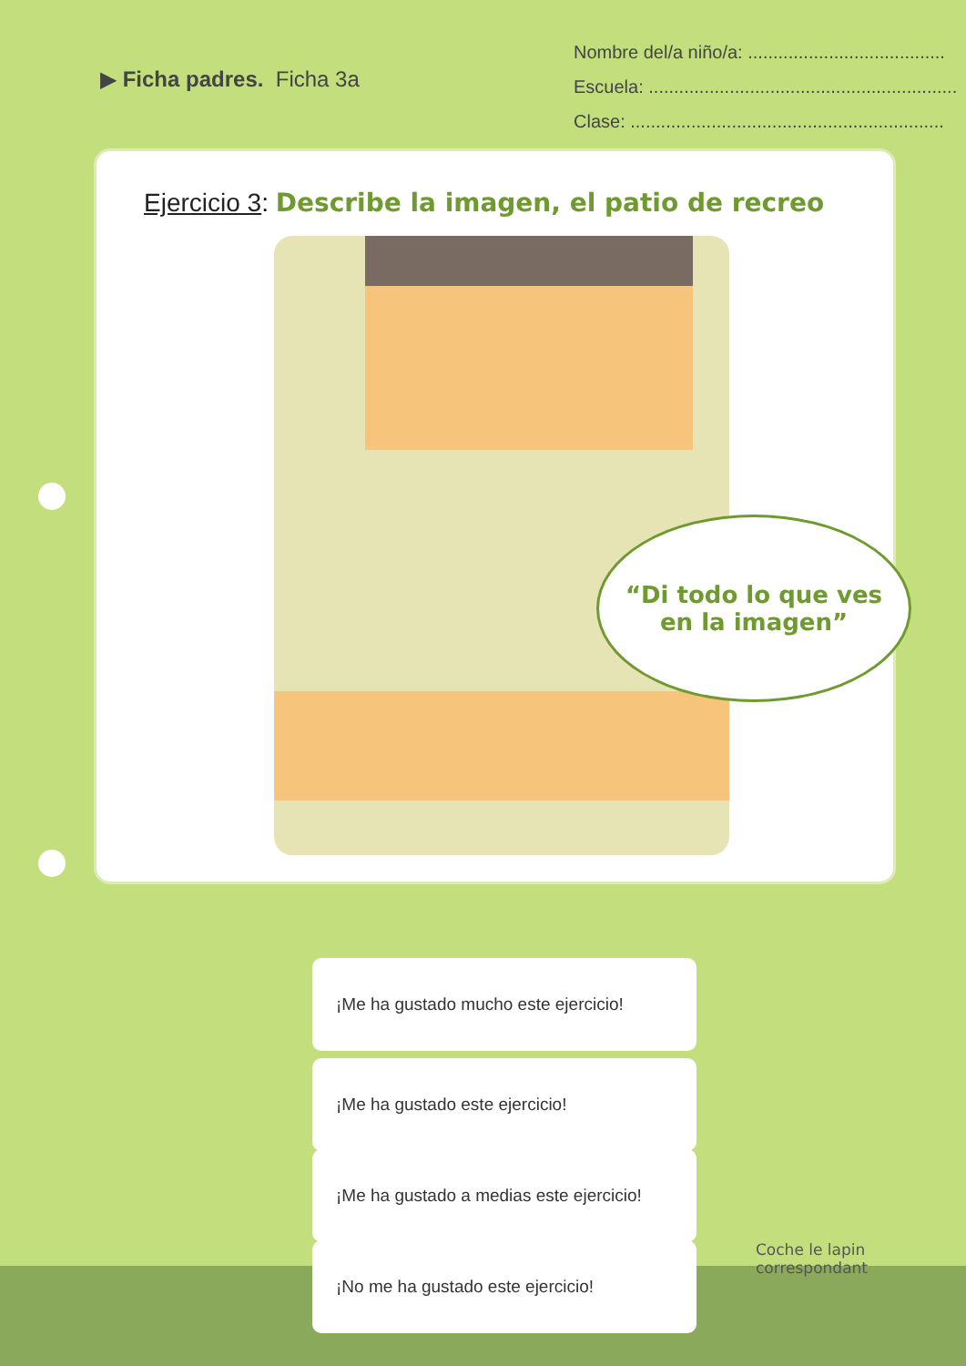▶ Ficha padres. Ficha 3a
Nombre del/a niño/a: .......................................
Escuela: .............................................................
Clase: ..............................................................
Ejercicio 3: Describe la imagen, el patio de recreo
“Di todo lo que ves
en la imagen”
¡Me ha gustado mucho este ejercicio!
¡Me ha gustado este ejercicio!
¡Me ha gustado a medias este ejercicio!
¡No me ha gustado este ejercicio!
Coche le lapin
correspondant